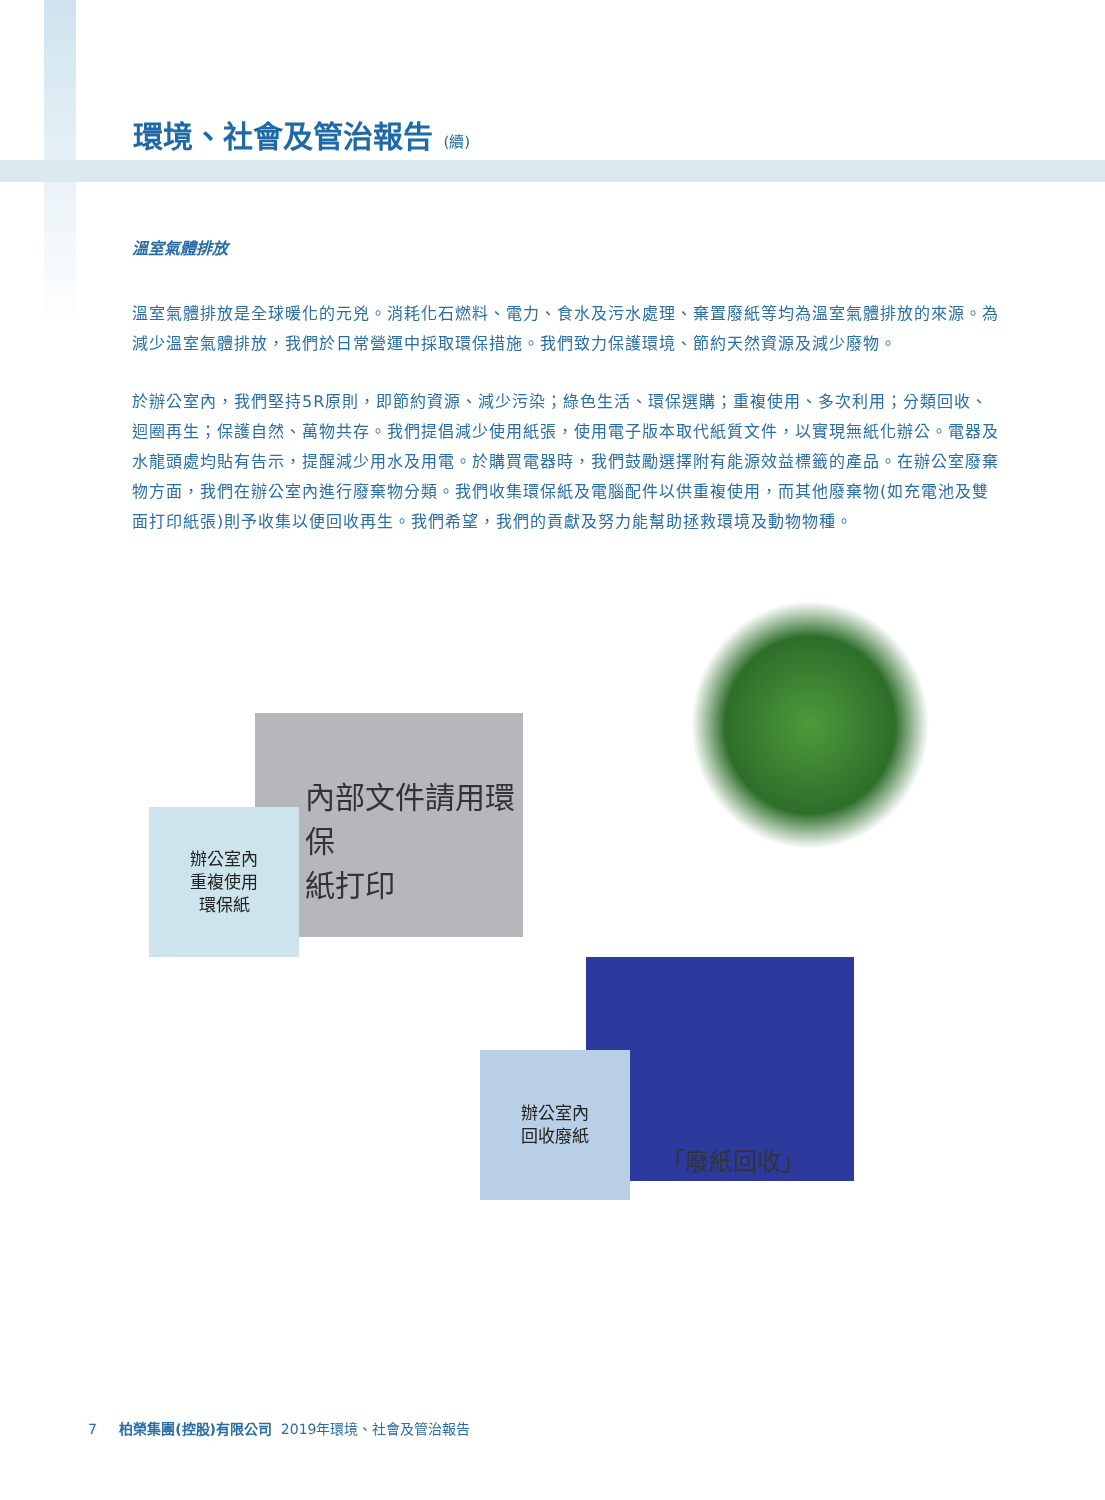環境、社會及管治報告 (續)
溫室氣體排放
溫室氣體排放是全球暖化的元兇。消耗化石燃料、電力、食水及污水處理、棄置廢紙等均為溫室氣體排放的來源。為減少溫室氣體排放，我們於日常營運中採取環保措施。我們致力保護環境、節約天然資源及減少廢物。
於辦公室內，我們堅持5R原則，即節約資源、減少污染；綠色生活、環保選購；重複使用、多次利用；分類回收、迴圈再生；保護自然、萬物共存。我們提倡減少使用紙張，使用電子版本取代紙質文件，以實現無紙化辦公。電器及水龍頭處均貼有告示，提醒減少用水及用電。於購買電器時，我們鼓勵選擇附有能源效益標籤的產品。在辦公室廢棄物方面，我們在辦公室內進行廢棄物分類。我們收集環保紙及電腦配件以供重複使用，而其他廢棄物(如充電池及雙面打印紙張)則予收集以便回收再生。我們希望，我們的貢獻及努力能幫助拯救環境及動物物種。
內部文件請用環保
紙打印
辦公室內
重複使用
環保紙
「廢紙回收」
辦公室內
回收廢紙
7 柏榮集團(控股)有限公司 2019年環境、社會及管治報告